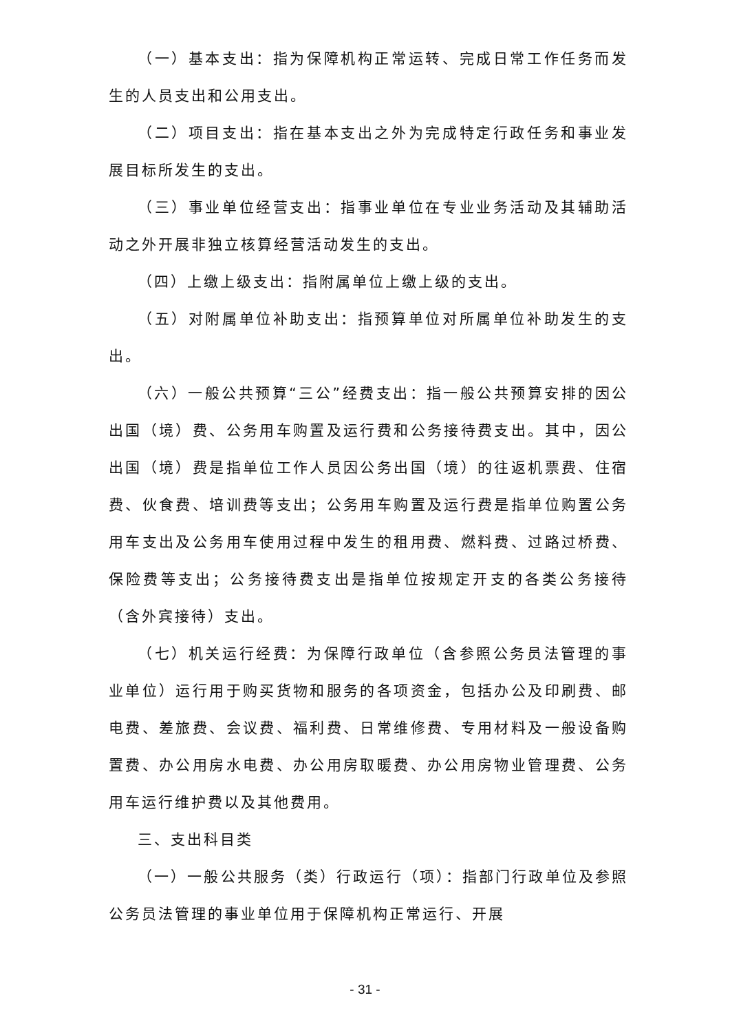（一）基本支出：指为保障机构正常运转、完成日常工作任务而发生的人员支出和公用支出。
（二）项目支出：指在基本支出之外为完成特定行政任务和事业发展目标所发生的支出。
（三）事业单位经营支出：指事业单位在专业业务活动及其辅助活动之外开展非独立核算经营活动发生的支出。
（四）上缴上级支出：指附属单位上缴上级的支出。
（五）对附属单位补助支出：指预算单位对所属单位补助发生的支出。
（六）一般公共预算“三公”经费支出：指一般公共预算安排的因公出国（境）费、公务用车购置及运行费和公务接待费支出。其中，因公出国（境）费是指单位工作人员因公务出国（境）的往返机票费、住宿费、伙食费、培训费等支出；公务用车购置及运行费是指单位购置公务用车支出及公务用车使用过程中发生的租用费、燃料费、过路过桥费、保险费等支出；公务接待费支出是指单位按规定开支的各类公务接待（含外宾接待）支出。
（七）机关运行经费：为保障行政单位（含参照公务员法管理的事业单位）运行用于购买货物和服务的各项资金，包括办公及印刷费、邮电费、差旅费、会议费、福利费、日常维修费、专用材料及一般设备购置费、办公用房水电费、办公用房取暖费、办公用房物业管理费、公务用车运行维护费以及其他费用。
三、支出科目类
（一）一般公共服务（类）行政运行（项）：指部门行政单位及参照公务员法管理的事业单位用于保障机构正常运行、开展
- 31 -